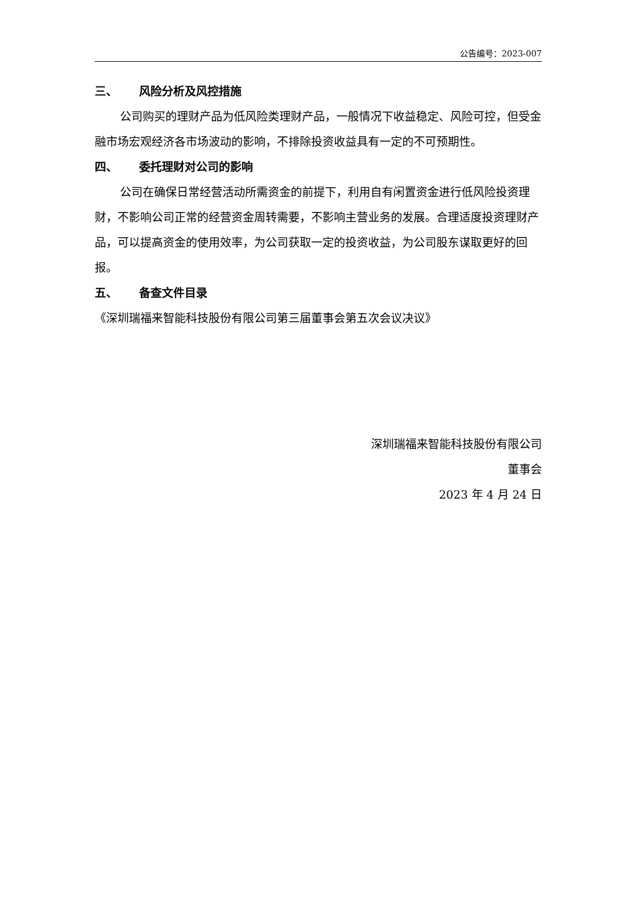公告编号：2023-007
三、 风险分析及风控措施
公司购买的理财产品为低风险类理财产品，一般情况下收益稳定、风险可控，但受金融市场宏观经济各市场波动的影响，不排除投资收益具有一定的不可预期性。
四、 委托理财对公司的影响
公司在确保日常经营活动所需资金的前提下，利用自有闲置资金进行低风险投资理财，不影响公司正常的经营资金周转需要，不影响主营业务的发展。合理适度投资理财产品，可以提高资金的使用效率，为公司获取一定的投资收益，为公司股东谋取更好的回报。
五、 备查文件目录
《深圳瑞福来智能科技股份有限公司第三届董事会第五次会议决议》
深圳瑞福来智能科技股份有限公司
董事会
2023 年 4 月 24 日